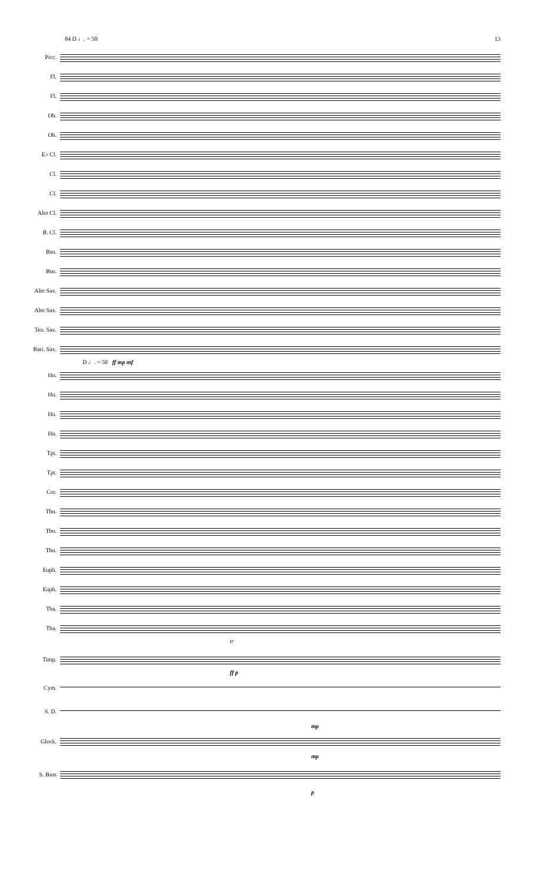84 D ♩. = 50 13
Picc.
Fl.
Fl.
Ob.
Ob.
E♭ Cl.
Cl.
Cl.
Alto Cl.
B. Cl.
Bsn.
Bsn.
Alto Sax.
Alto Sax.
Ten. Sax.
Bari. Sax.
D ♩. = 50 ff mp mf
Hn.
Hn.
Hn.
Hn.
Tpt.
Tpt.
Cor.
Tbn.
Tbn.
Tbn.
Euph.
Euph.
Tba.
Tba.
tr
Timp.
ff p
Cym.
S. D.
mp
Glock.
mp
S. Bass
p